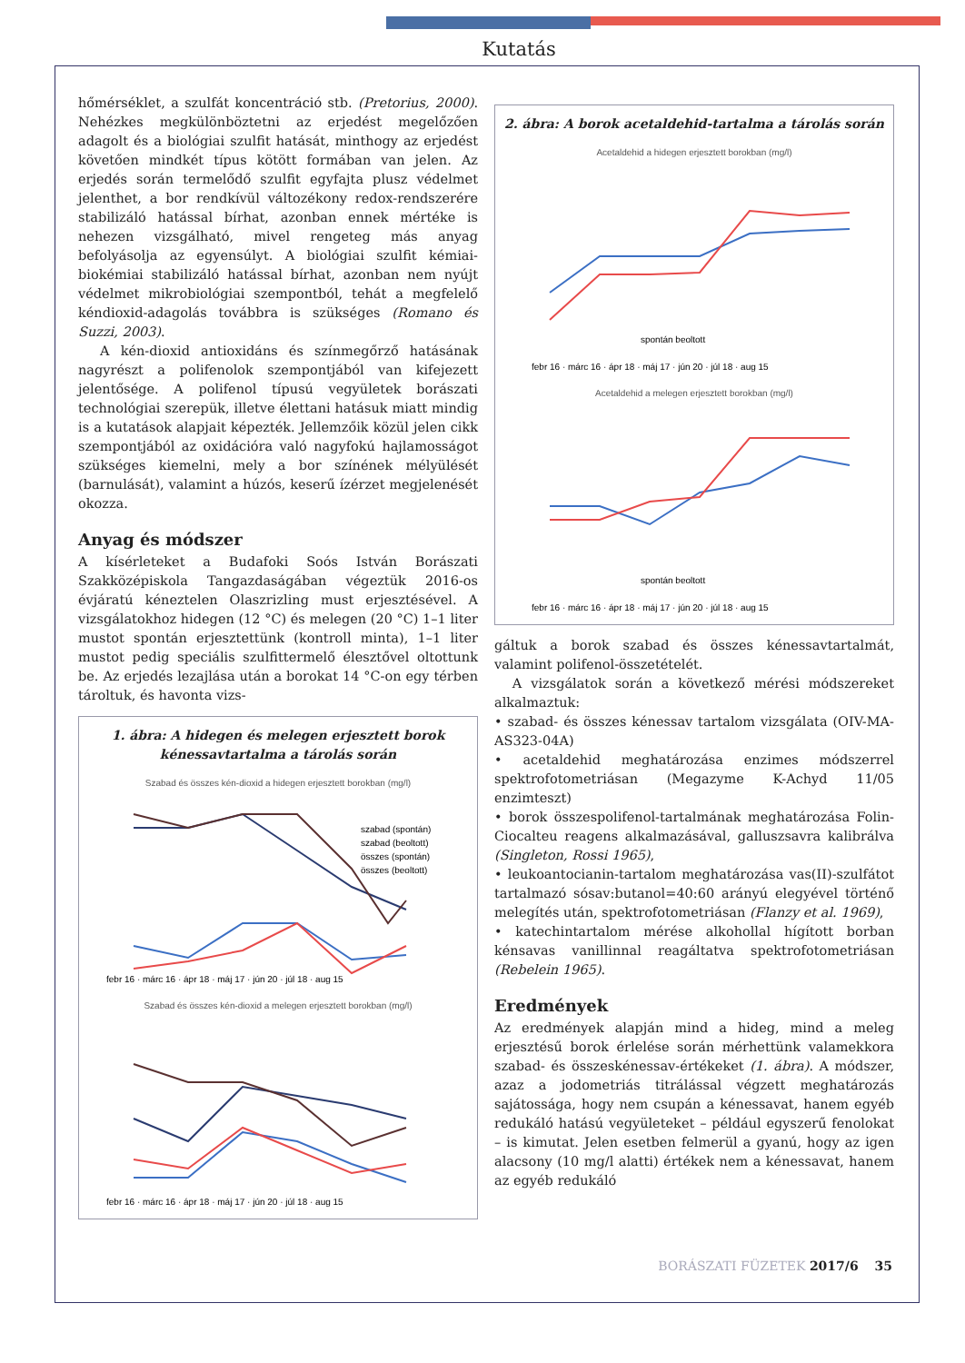Kutatás
hőmérséklet, a szulfát koncentráció stb. (Pretorius, 2000). Nehézkes megkülönböztetni az erjedést megelőzően adagolt és a biológiai szulfit hatását, minthogy az erjedést követően mindkét típus kötött formában van jelen. Az erjedés során termelődő szulfit egyfajta plusz védelmet jelenthet, a bor rendkívül változékony redox-rendszerére stabilizáló hatással bírhat, azonban ennek mértéke is nehezen vizsgálható, mivel rengeteg más anyag befolyásolja az egyensúlyt. A biológiai szulfit kémiai-biokémiai stabilizáló hatással bírhat, azonban nem nyújt védelmet mikrobiológiai szempontból, tehát a megfelelő kéndioxid-adagolás továbbra is szükséges (Romano és Suzzi, 2003).
A kén-dioxid antioxidáns és színmegőrző hatásának nagyrészt a polifenolok szempontjából van kifejezett jelentősége. A polifenol típusú vegyületek borászati technológiai szerepük, illetve élettani hatásuk miatt mindig is a kutatások alapjait képezték. Jellemzőik közül jelen cikk szempontjából az oxidációra való nagyfokú hajlamosságot szükséges kiemelni, mely a bor színének mélyülését (barnulását), valamint a húzós, keserű ízérzet megjelenését okozza.
Anyag és módszer
A kísérleteket a Budafoki Soós István Borászati Szakközépiskola Tangazdaságában végeztük 2016-os évjáratú kéneztelen Olaszrizling must erjesztésével. A vizsgálatokhoz hidegen (12 °C) és melegen (20 °C) 1–1 liter mustot spontán erjesztettünk (kontroll minta), 1–1 liter mustot pedig speciális szulfittermelő élesztővel oltottunk be. Az erjedés lezajlása után a borokat 14 °C-on egy térben tároltuk, és havonta vizs-
1. ábra: A hidegen és melegen erjesztett borok kénessavtartalma a tárolás során
Szabad és összes kén-dioxid a hidegen erjesztett borokban (mg/l)
febr 16 · márc 16 · ápr 18 · máj 17 · jún 20 · júl 18 · aug 15
szabad (spontán)
szabad (beoltott)
összes (spontán)
összes (beoltott)
Szabad és összes kén-dioxid a melegen erjesztett borokban (mg/l)
febr 16 · márc 16 · ápr 18 · máj 17 · jún 20 · júl 18 · aug 15
2. ábra: A borok acetaldehid-tartalma a tárolás során
Acetaldehid a hidegen erjesztett borokban (mg/l)
spontán beoltott
febr 16 · márc 16 · ápr 18 · máj 17 · jún 20 · júl 18 · aug 15
Acetaldehid a melegen erjesztett borokban (mg/l)
spontán beoltott
febr 16 · márc 16 · ápr 18 · máj 17 · jún 20 · júl 18 · aug 15
gáltuk a borok szabad és összes kénessavtartalmát, valamint polifenol-összetételét.
A vizsgálatok során a következő mérési módszereket alkalmaztuk:
• szabad- és összes kénessav tartalom vizsgálata (OIV-MA-AS323-04A)
• acetaldehid meghatározása enzimes módszerrel spektrofotometriásan (Megazyme K-Achyd 11/05 enzimteszt)
• borok összespolifenol-tartalmának meghatározása Folin-Ciocalteu reagens alkalmazásával, galluszsavra kalibrálva (Singleton, Rossi 1965),
• leukoantocianin-tartalom meghatározása vas(II)-szulfátot tartalmazó sósav:butanol=40:60 arányú elegyével történő melegítés után, spektrofotometriásan (Flanzy et al. 1969),
• katechintartalom mérése alkohollal hígított borban kénsavas vanillinnal reagáltatva spektrofotometriásan (Rebelein 1965).
Eredmények
Az eredmények alapján mind a hideg, mind a meleg erjesztésű borok érlelése során mérhettünk valamekkora szabad- és összeskénessav-értékeket (1. ábra). A módszer, azaz a jodometriás titrálással végzett meghatározás sajátossága, hogy nem csupán a kénessavat, hanem egyéb redukáló hatású vegyületeket – például egyszerű fenolokat – is kimutat. Jelen esetben felmerül a gyanú, hogy az igen alacsony (10 mg/l alatti) értékek nem a kénessavat, hanem az egyéb redukáló
BORÁSZATI FÜZETEK 2017/6 35